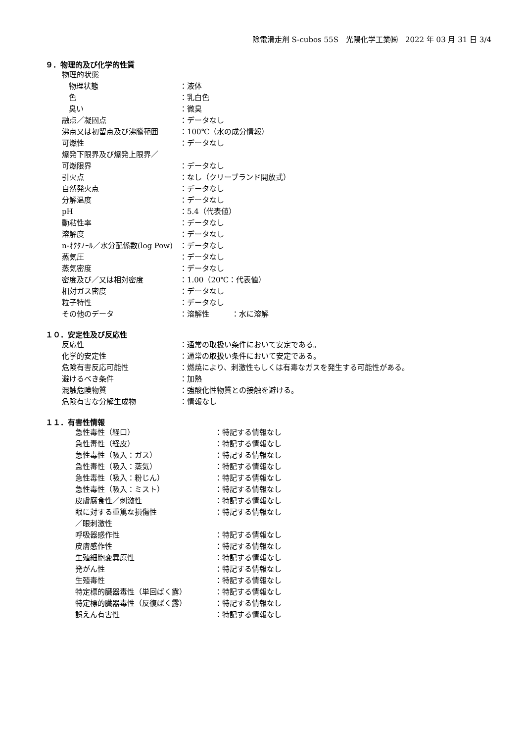除電滑走剤 S-cubos 55S　光陽化学工業㈱　2022 年 03 月 31 日 3/4
９．物理的及び化学的性質
| 物理的状態 | |
| 物理状態 | ：液体 |
| 色 | ：乳白色 |
| 臭い | ：微臭 |
| 融点／凝固点 | ：データなし |
| 沸点又は初留点及び沸騰範囲 | ：100℃（水の成分情報） |
| 可燃性 | ：データなし |
| 爆発下限界及び爆発上限界／ | |
| 可燃限界 | ：データなし |
| 引火点 | ：なし（クリーブランド開放式） |
| 自然発火点 | ：データなし |
| 分解温度 | ：データなし |
| pH | ：5.4（代表値） |
| 動粘性率 | ：データなし |
| 溶解度 | ：データなし |
| n-ｵｸﾀﾉｰﾙ／水分配係数(log Pow) | ：データなし |
| 蒸気圧 | ：データなし |
| 蒸気密度 | ：データなし |
| 密度及び／又は相対密度 | ：1.00（20℃：代表値） |
| 相対ガス密度 | ：データなし |
| 粒子特性 | ：データなし |
| その他のデータ | ：溶解性 ：水に溶解 |
１０．安定性及び反応性
| 反応性 | ：通常の取扱い条件において安定である。 |
| 化学的安定性 | ：通常の取扱い条件において安定である。 |
| 危険有害反応可能性 | ：燃焼により、刺激性もしくは有毒なガスを発生する可能性がある。 |
| 避けるべき条件 | ：加熱 |
| 混触危険物質 | ：強酸化性物質との接触を避ける。 |
| 危険有害な分解生成物 | ：情報なし |
１１．有害性情報
| 急性毒性（経口） | ：特記する情報なし |
| 急性毒性（経皮） | ：特記する情報なし |
| 急性毒性（吸入：ガス） | ：特記する情報なし |
| 急性毒性（吸入：蒸気） | ：特記する情報なし |
| 急性毒性（吸入：粉じん） | ：特記する情報なし |
| 急性毒性（吸入：ミスト） | ：特記する情報なし |
| 皮膚腐食性／刺激性 | ：特記する情報なし |
| 眼に対する重篤な損傷性 ／眼刺激性 | ：特記する情報なし |
| 呼吸器感作性 | ：特記する情報なし |
| 皮膚感作性 | ：特記する情報なし |
| 生殖細胞変異原性 | ：特記する情報なし |
| 発がん性 | ：特記する情報なし |
| 生殖毒性 | ：特記する情報なし |
| 特定標的臓器毒性（単回ばく露） | ：特記する情報なし |
| 特定標的臓器毒性（反復ばく露） | ：特記する情報なし |
| 誤えん有害性 | ：特記する情報なし |